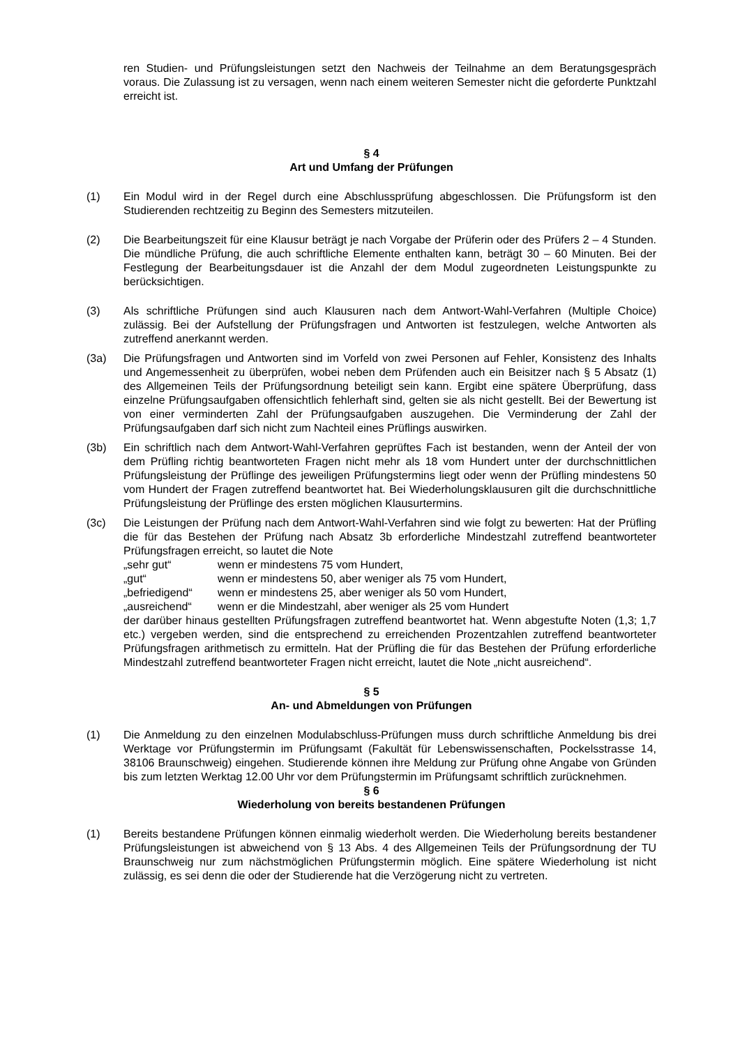ren Studien- und Prüfungsleistungen setzt den Nachweis der Teilnahme an dem Beratungsgespräch voraus. Die Zulassung ist zu versagen, wenn nach einem weiteren Semester nicht die geforderte Punktzahl erreicht ist.
§ 4
Art und Umfang der Prüfungen
(1) Ein Modul wird in der Regel durch eine Abschlussprüfung abgeschlossen. Die Prüfungsform ist den Studierenden rechtzeitig zu Beginn des Semesters mitzuteilen.
(2) Die Bearbeitungszeit für eine Klausur beträgt je nach Vorgabe der Prüferin oder des Prüfers 2 – 4 Stunden. Die mündliche Prüfung, die auch schriftliche Elemente enthalten kann, beträgt 30 – 60 Minuten. Bei der Festlegung der Bearbeitungsdauer ist die Anzahl der dem Modul zugeordneten Leistungspunkte zu berücksichtigen.
(3) Als schriftliche Prüfungen sind auch Klausuren nach dem Antwort-Wahl-Verfahren (Multiple Choice) zulässig. Bei der Aufstellung der Prüfungsfragen und Antworten ist festzulegen, welche Antworten als zutreffend anerkannt werden.
(3a) Die Prüfungsfragen und Antworten sind im Vorfeld von zwei Personen auf Fehler, Konsistenz des Inhalts und Angemessenheit zu überprüfen, wobei neben dem Prüfenden auch ein Beisitzer nach § 5 Absatz (1) des Allgemeinen Teils der Prüfungsordnung beteiligt sein kann. Ergibt eine spätere Überprüfung, dass einzelne Prüfungsaufgaben offensichtlich fehlerhaft sind, gelten sie als nicht gestellt. Bei der Bewertung ist von einer verminderten Zahl der Prüfungsaufgaben auszugehen. Die Verminderung der Zahl der Prüfungsaufgaben darf sich nicht zum Nachteil eines Prüflings auswirken.
(3b) Ein schriftlich nach dem Antwort-Wahl-Verfahren geprüftes Fach ist bestanden, wenn der Anteil der von dem Prüfling richtig beantworteten Fragen nicht mehr als 18 vom Hundert unter der durchschnittlichen Prüfungsleistung der Prüflinge des jeweiligen Prüfungstermins liegt oder wenn der Prüfling mindestens 50 vom Hundert der Fragen zutreffend beantwortet hat. Bei Wiederholungsklausuren gilt die durchschnittliche Prüfungsleistung der Prüflinge des ersten möglichen Klausurtermins.
(3c) Die Leistungen der Prüfung nach dem Antwort-Wahl-Verfahren sind wie folgt zu bewerten: Hat der Prüfling die für das Bestehen der Prüfung nach Absatz 3b erforderliche Mindestzahl zutreffend beantworteter Prüfungsfragen erreicht, so lautet die Note
„sehr gut“wenn er mindestens 75 vom Hundert,
„gut“wenn er mindestens 50, aber weniger als 75 vom Hundert,
„befriedigend“wenn er mindestens 25, aber weniger als 50 vom Hundert,
„ausreichend“wenn er die Mindestzahl, aber weniger als 25 vom Hundert
der darüber hinaus gestellten Prüfungsfragen zutreffend beantwortet hat. Wenn abgestufte Noten (1,3; 1,7 etc.) vergeben werden, sind die entsprechend zu erreichenden Prozentzahlen zutreffend beantworteter Prüfungsfragen arithmetisch zu ermitteln. Hat der Prüfling die für das Bestehen der Prüfung erforderliche Mindestzahl zutreffend beantworteter Fragen nicht erreicht, lautet die Note „nicht ausreichend“.
§ 5
An- und Abmeldungen von Prüfungen
(1) Die Anmeldung zu den einzelnen Modulabschluss-Prüfungen muss durch schriftliche Anmeldung bis drei Werktage vor Prüfungstermin im Prüfungsamt (Fakultät für Lebenswissenschaften, Pockelsstrasse 14, 38106 Braunschweig) eingehen. Studierende können ihre Meldung zur Prüfung ohne Angabe von Gründen bis zum letzten Werktag 12.00 Uhr vor dem Prüfungstermin im Prüfungsamt schriftlich zurücknehmen.
§ 6
Wiederholung von bereits bestandenen Prüfungen
(1) Bereits bestandene Prüfungen können einmalig wiederholt werden. Die Wiederholung bereits bestandener Prüfungsleistungen ist abweichend von § 13 Abs. 4 des Allgemeinen Teils der Prüfungsordnung der TU Braunschweig nur zum nächstmöglichen Prüfungstermin möglich. Eine spätere Wiederholung ist nicht zulässig, es sei denn die oder der Studierende hat die Verzögerung nicht zu vertreten.